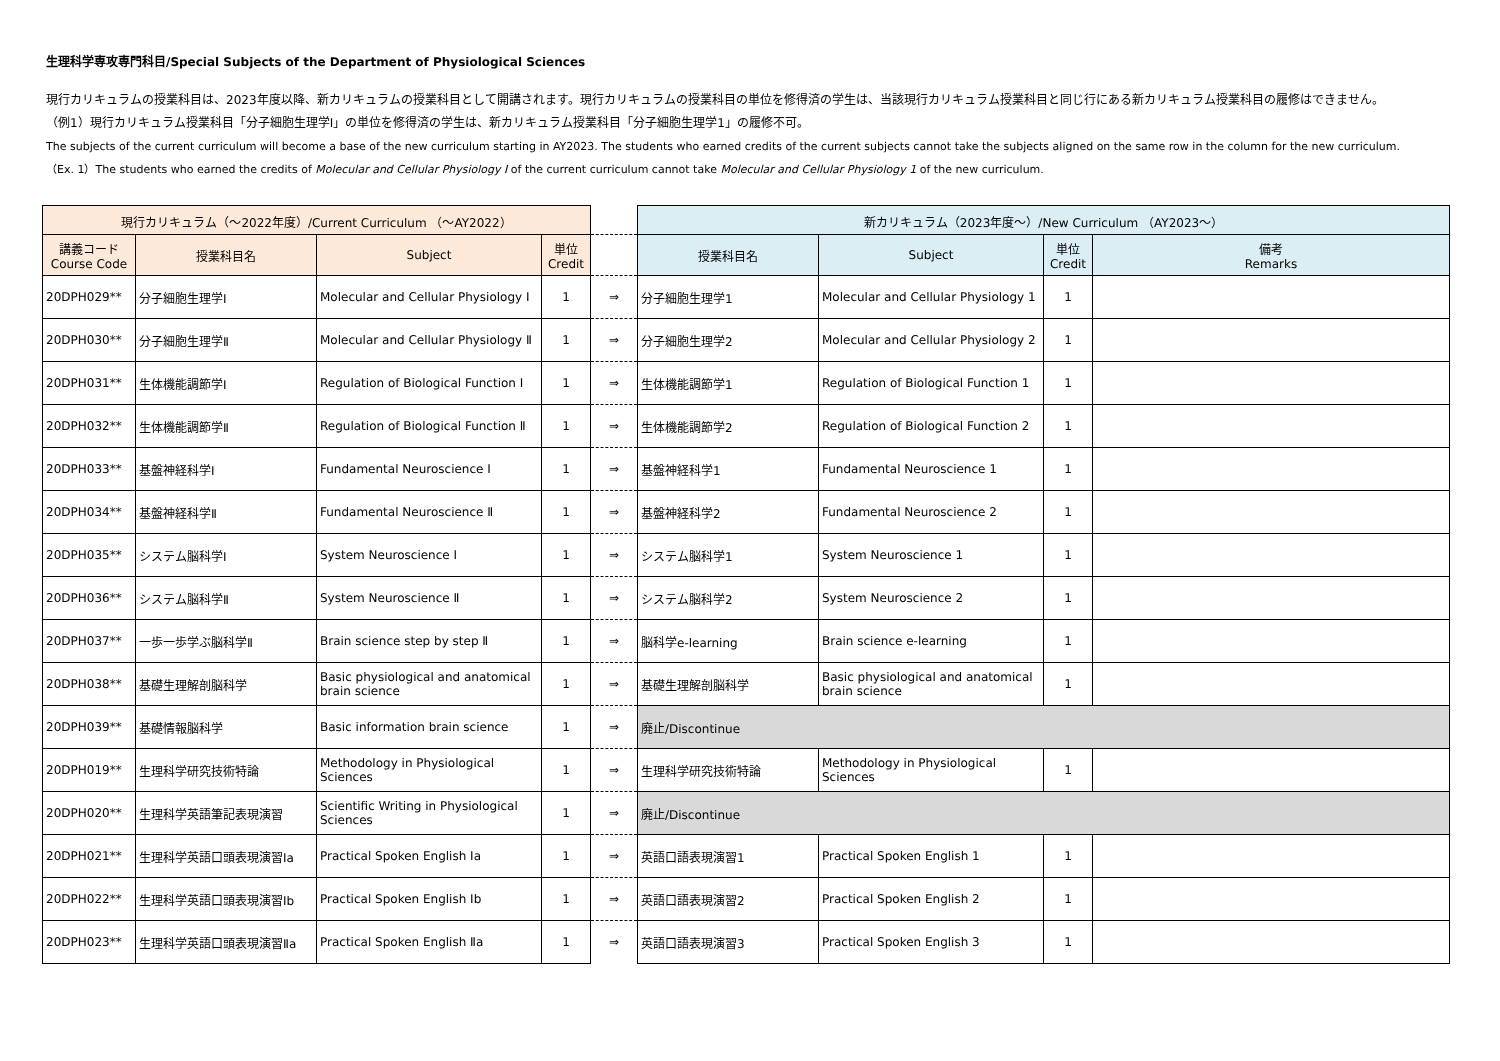生理科学専攻専門科目/Special Subjects of the Department of Physiological Sciences
現行カリキュラムの授業科目は、2023年度以降、新カリキュラムの授業科目として開講されます。現行カリキュラムの授業科目の単位を修得済の学生は、当該現行カリキュラム授業科目と同じ行にある新カリキュラム授業科目の履修はできません。
（例1）現行カリキュラム授業科目「分子細胞生理学Ⅰ」の単位を修得済の学生は、新カリキュラム授業科目「分子細胞生理学1」の履修不可。
The subjects of the current curriculum will become a base of the new curriculum starting in AY2023. The students who earned credits of the current subjects cannot take the subjects aligned on the same row in the column for the new curriculum.
（Ex. 1）The students who earned the credits of Molecular and Cellular Physiology Ⅰ of the current curriculum cannot take Molecular and Cellular Physiology 1 of the new curriculum.
| 現行カリキュラム（～2022年度）/Current Curriculum （～AY2022） | | | | | 新カリキュラム（2023年度～）/New Curriculum （AY2023～） | | | |
| --- | --- | --- | --- | --- | --- | --- | --- | --- |
| 講義コード Course Code | 授業科目名 | Subject | 単位 Credit | | 授業科目名 | Subject | 単位 Credit | 備考 Remarks |
| 20DPH029** | 分子細胞生理学Ⅰ | Molecular and Cellular Physiology Ⅰ | 1 | ⇒ | 分子細胞生理学1 | Molecular and Cellular Physiology 1 | 1 | |
| 20DPH030** | 分子細胞生理学Ⅱ | Molecular and Cellular Physiology Ⅱ | 1 | ⇒ | 分子細胞生理学2 | Molecular and Cellular Physiology 2 | 1 | |
| 20DPH031** | 生体機能調節学Ⅰ | Regulation of Biological Function Ⅰ | 1 | ⇒ | 生体機能調節学1 | Regulation of Biological Function 1 | 1 | |
| 20DPH032** | 生体機能調節学Ⅱ | Regulation of Biological Function Ⅱ | 1 | ⇒ | 生体機能調節学2 | Regulation of Biological Function 2 | 1 | |
| 20DPH033** | 基盤神経科学Ⅰ | Fundamental Neuroscience Ⅰ | 1 | ⇒ | 基盤神経科学1 | Fundamental Neuroscience 1 | 1 | |
| 20DPH034** | 基盤神経科学Ⅱ | Fundamental Neuroscience Ⅱ | 1 | ⇒ | 基盤神経科学2 | Fundamental Neuroscience 2 | 1 | |
| 20DPH035** | システム脳科学Ⅰ | System Neuroscience Ⅰ | 1 | ⇒ | システム脳科学1 | System Neuroscience 1 | 1 | |
| 20DPH036** | システム脳科学Ⅱ | System Neuroscience Ⅱ | 1 | ⇒ | システム脳科学2 | System Neuroscience 2 | 1 | |
| 20DPH037** | 一歩一歩学ぶ脳科学Ⅱ | Brain science step by step Ⅱ | 1 | ⇒ | 脳科学e-learning | Brain science e-learning | 1 | |
| 20DPH038** | 基礎生理解剖脳科学 | Basic physiological and anatomical brain science | 1 | ⇒ | 基礎生理解剖脳科学 | Basic physiological and anatomical brain science | 1 | |
| 20DPH039** | 基礎情報脳科学 | Basic information brain science | 1 | ⇒ | 廃止/Discontinue | | | |
| 20DPH019** | 生理科学研究技術特論 | Methodology in Physiological Sciences | 1 | ⇒ | 生理科学研究技術特論 | Methodology in Physiological Sciences | 1 | |
| 20DPH020** | 生理科学英語筆記表現演習 | Scientific Writing in Physiological Sciences | 1 | ⇒ | 廃止/Discontinue | | | |
| 20DPH021** | 生理科学英語口頭表現演習Ⅰa | Practical Spoken English Ⅰa | 1 | ⇒ | 英語口語表現演習1 | Practical Spoken English 1 | 1 | |
| 20DPH022** | 生理科学英語口頭表現演習Ⅰb | Practical Spoken English Ⅰb | 1 | ⇒ | 英語口語表現演習2 | Practical Spoken English 2 | 1 | |
| 20DPH023** | 生理科学英語口頭表現演習Ⅱa | Practical Spoken English Ⅱa | 1 | ⇒ | 英語口語表現演習3 | Practical Spoken English 3 | 1 | |